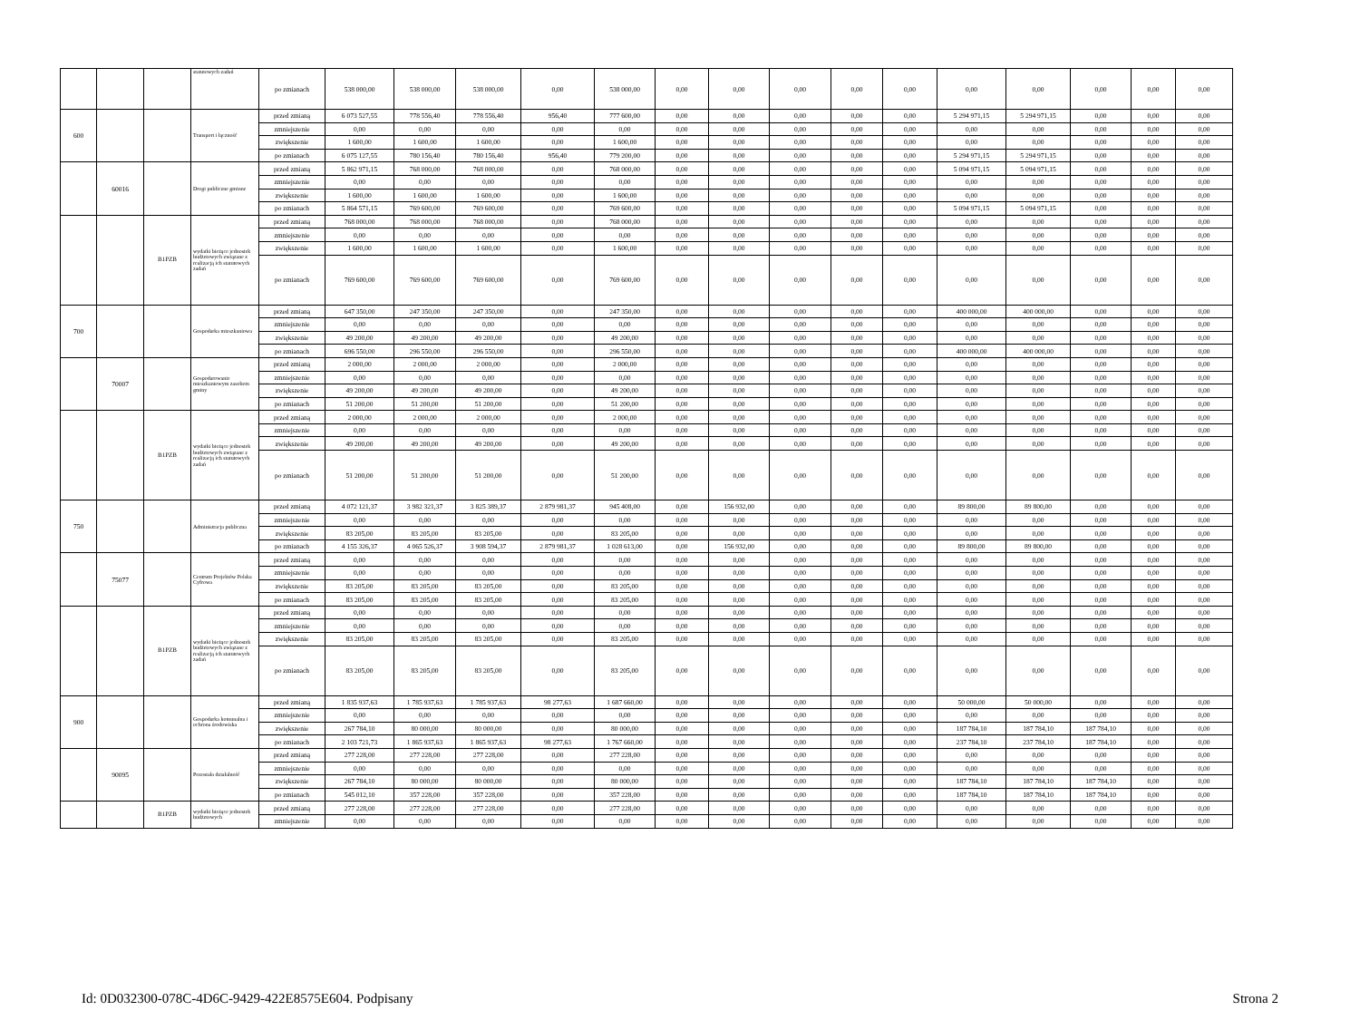| | | | statutowych zadań | po zmianach | 538 000,00 | 538 000,00 | 538 000,00 | 0,00 | 538 000,00 | 0,00 | 0,00 | 0,00 | 0,00 | 0,00 | 0,00 | 0,00 | 0,00 | 0,00 | 0,00 |
| 600 | | | Transport i łączność | przed zmianą | 6 073 527,55 | 778 556,40 | 778 556,40 | 956,40 | 777 600,00 | 0,00 | 0,00 | 0,00 | 0,00 | 0,00 | 5 294 971,15 | 5 294 971,15 | 0,00 | 0,00 | 0,00 |
| | | | | zmniejszenie | 0,00 | 0,00 | 0,00 | 0,00 | 0,00 | 0,00 | 0,00 | 0,00 | 0,00 | 0,00 | 0,00 | 0,00 | 0,00 | 0,00 | 0,00 |
| | | | | zwiększenie | 1 600,00 | 1 600,00 | 1 600,00 | 0,00 | 1 600,00 | 0,00 | 0,00 | 0,00 | 0,00 | 0,00 | 0,00 | 0,00 | 0,00 | 0,00 | 0,00 |
| | | | | po zmianach | 6 075 127,55 | 780 156,40 | 780 156,40 | 956,40 | 779 200,00 | 0,00 | 0,00 | 0,00 | 0,00 | 0,00 | 5 294 971,15 | 5 294 971,15 | 0,00 | 0,00 | 0,00 |
| | 60016 | | Drogi publiczne gminne | przed zmianą | 5 862 971,15 | 768 000,00 | 768 000,00 | 0,00 | 768 000,00 | 0,00 | 0,00 | 0,00 | 0,00 | 0,00 | 5 094 971,15 | 5 094 971,15 | 0,00 | 0,00 | 0,00 |
| | | | | zmniejszenie | 0,00 | 0,00 | 0,00 | 0,00 | 0,00 | 0,00 | 0,00 | 0,00 | 0,00 | 0,00 | 0,00 | 0,00 | 0,00 | 0,00 | 0,00 |
| | | | | zwiększenie | 1 600,00 | 1 600,00 | 1 600,00 | 0,00 | 1 600,00 | 0,00 | 0,00 | 0,00 | 0,00 | 0,00 | 0,00 | 0,00 | 0,00 | 0,00 | 0,00 |
| | | | | po zmianach | 5 864 571,15 | 769 600,00 | 769 600,00 | 0,00 | 769 600,00 | 0,00 | 0,00 | 0,00 | 0,00 | 0,00 | 5 094 971,15 | 5 094 971,15 | 0,00 | 0,00 | 0,00 |
| | | B1PZB | wydatki bieżące jednostek budżetowych związane z realizacją ich statutowych zadań | przed zmianą | 768 000,00 | 768 000,00 | 768 000,00 | 0,00 | 768 000,00 | 0,00 | 0,00 | 0,00 | 0,00 | 0,00 | 0,00 | 0,00 | 0,00 | 0,00 | 0,00 |
| | | | | zmniejszenie | 0,00 | 0,00 | 0,00 | 0,00 | 0,00 | 0,00 | 0,00 | 0,00 | 0,00 | 0,00 | 0,00 | 0,00 | 0,00 | 0,00 | 0,00 |
| | | | | zwiększenie | 1 600,00 | 1 600,00 | 1 600,00 | 0,00 | 1 600,00 | 0,00 | 0,00 | 0,00 | 0,00 | 0,00 | 0,00 | 0,00 | 0,00 | 0,00 | 0,00 |
| | | | | po zmianach | 769 600,00 | 769 600,00 | 769 600,00 | 0,00 | 769 600,00 | 0,00 | 0,00 | 0,00 | 0,00 | 0,00 | 0,00 | 0,00 | 0,00 | 0,00 | 0,00 |
| 700 | | | Gospodarka mieszkaniowa | przed zmianą | 647 350,00 | 247 350,00 | 247 350,00 | 0,00 | 247 350,00 | 0,00 | 0,00 | 0,00 | 0,00 | 0,00 | 400 000,00 | 400 000,00 | 0,00 | 0,00 | 0,00 |
| | | | | zmniejszenie | 0,00 | 0,00 | 0,00 | 0,00 | 0,00 | 0,00 | 0,00 | 0,00 | 0,00 | 0,00 | 0,00 | 0,00 | 0,00 | 0,00 | 0,00 |
| | | | | zwiększenie | 49 200,00 | 49 200,00 | 49 200,00 | 0,00 | 49 200,00 | 0,00 | 0,00 | 0,00 | 0,00 | 0,00 | 0,00 | 0,00 | 0,00 | 0,00 | 0,00 |
| | | | | po zmianach | 696 550,00 | 296 550,00 | 296 550,00 | 0,00 | 296 550,00 | 0,00 | 0,00 | 0,00 | 0,00 | 0,00 | 400 000,00 | 400 000,00 | 0,00 | 0,00 | 0,00 |
| | 70007 | | Gospodarowanie mieszkaniowym zasobem gminy | przed zmianą | 2 000,00 | 2 000,00 | 2 000,00 | 0,00 | 2 000,00 | 0,00 | 0,00 | 0,00 | 0,00 | 0,00 | 0,00 | 0,00 | 0,00 | 0,00 | 0,00 |
| | | | | zmniejszenie | 0,00 | 0,00 | 0,00 | 0,00 | 0,00 | 0,00 | 0,00 | 0,00 | 0,00 | 0,00 | 0,00 | 0,00 | 0,00 | 0,00 | 0,00 |
| | | | | zwiększenie | 49 200,00 | 49 200,00 | 49 200,00 | 0,00 | 49 200,00 | 0,00 | 0,00 | 0,00 | 0,00 | 0,00 | 0,00 | 0,00 | 0,00 | 0,00 | 0,00 |
| | | | | po zmianach | 51 200,00 | 51 200,00 | 51 200,00 | 0,00 | 51 200,00 | 0,00 | 0,00 | 0,00 | 0,00 | 0,00 | 0,00 | 0,00 | 0,00 | 0,00 | 0,00 |
| | | B1PZB | wydatki bieżące jednostek budżetowych związane z realizacją ich statutowych zadań | przed zmianą | 2 000,00 | 2 000,00 | 2 000,00 | 0,00 | 2 000,00 | 0,00 | 0,00 | 0,00 | 0,00 | 0,00 | 0,00 | 0,00 | 0,00 | 0,00 | 0,00 |
| | | | | zmniejszenie | 0,00 | 0,00 | 0,00 | 0,00 | 0,00 | 0,00 | 0,00 | 0,00 | 0,00 | 0,00 | 0,00 | 0,00 | 0,00 | 0,00 | 0,00 |
| | | | | zwiększenie | 49 200,00 | 49 200,00 | 49 200,00 | 0,00 | 49 200,00 | 0,00 | 0,00 | 0,00 | 0,00 | 0,00 | 0,00 | 0,00 | 0,00 | 0,00 | 0,00 |
| | | | | po zmianach | 51 200,00 | 51 200,00 | 51 200,00 | 0,00 | 51 200,00 | 0,00 | 0,00 | 0,00 | 0,00 | 0,00 | 0,00 | 0,00 | 0,00 | 0,00 | 0,00 |
| 750 | | | Administracja publiczna | przed zmianą | 4 072 121,37 | 3 982 321,37 | 3 825 389,37 | 2 879 981,37 | 945 408,00 | 0,00 | 156 932,00 | 0,00 | 0,00 | 0,00 | 89 800,00 | 89 800,00 | 0,00 | 0,00 | 0,00 |
| | | | | zmniejszenie | 0,00 | 0,00 | 0,00 | 0,00 | 0,00 | 0,00 | 0,00 | 0,00 | 0,00 | 0,00 | 0,00 | 0,00 | 0,00 | 0,00 | 0,00 |
| | | | | zwiększenie | 83 205,00 | 83 205,00 | 83 205,00 | 0,00 | 83 205,00 | 0,00 | 0,00 | 0,00 | 0,00 | 0,00 | 0,00 | 0,00 | 0,00 | 0,00 | 0,00 |
| | | | | po zmianach | 4 155 326,37 | 4 065 526,37 | 3 908 594,37 | 2 879 981,37 | 1 028 613,00 | 0,00 | 156 932,00 | 0,00 | 0,00 | 0,00 | 89 800,00 | 89 800,00 | 0,00 | 0,00 | 0,00 |
| | 75077 | | Centrum Projektów Polska Cyfrowa | przed zmianą | 0,00 | 0,00 | 0,00 | 0,00 | 0,00 | 0,00 | 0,00 | 0,00 | 0,00 | 0,00 | 0,00 | 0,00 | 0,00 | 0,00 | 0,00 |
| | | | | zmniejszenie | 0,00 | 0,00 | 0,00 | 0,00 | 0,00 | 0,00 | 0,00 | 0,00 | 0,00 | 0,00 | 0,00 | 0,00 | 0,00 | 0,00 | 0,00 |
| | | | | zwiększenie | 83 205,00 | 83 205,00 | 83 205,00 | 0,00 | 83 205,00 | 0,00 | 0,00 | 0,00 | 0,00 | 0,00 | 0,00 | 0,00 | 0,00 | 0,00 | 0,00 |
| | | | | po zmianach | 83 205,00 | 83 205,00 | 83 205,00 | 0,00 | 83 205,00 | 0,00 | 0,00 | 0,00 | 0,00 | 0,00 | 0,00 | 0,00 | 0,00 | 0,00 | 0,00 |
| | | B1PZB | wydatki bieżące jednostek budżetowych związane z realizacją ich statutowych zadań | przed zmianą | 0,00 | 0,00 | 0,00 | 0,00 | 0,00 | 0,00 | 0,00 | 0,00 | 0,00 | 0,00 | 0,00 | 0,00 | 0,00 | 0,00 | 0,00 |
| | | | | zmniejszenie | 0,00 | 0,00 | 0,00 | 0,00 | 0,00 | 0,00 | 0,00 | 0,00 | 0,00 | 0,00 | 0,00 | 0,00 | 0,00 | 0,00 | 0,00 |
| | | | | zwiększenie | 83 205,00 | 83 205,00 | 83 205,00 | 0,00 | 83 205,00 | 0,00 | 0,00 | 0,00 | 0,00 | 0,00 | 0,00 | 0,00 | 0,00 | 0,00 | 0,00 |
| | | | | po zmianach | 83 205,00 | 83 205,00 | 83 205,00 | 0,00 | 83 205,00 | 0,00 | 0,00 | 0,00 | 0,00 | 0,00 | 0,00 | 0,00 | 0,00 | 0,00 | 0,00 |
| 900 | | | Gospodarka komunalna i ochrona środowiska | przed zmianą | 1 835 937,63 | 1 785 937,63 | 1 785 937,63 | 98 277,63 | 1 687 660,00 | 0,00 | 0,00 | 0,00 | 0,00 | 0,00 | 50 000,00 | 50 000,00 | 0,00 | 0,00 | 0,00 |
| | | | | zmniejszenie | 0,00 | 0,00 | 0,00 | 0,00 | 0,00 | 0,00 | 0,00 | 0,00 | 0,00 | 0,00 | 0,00 | 0,00 | 0,00 | 0,00 | 0,00 |
| | | | | zwiększenie | 267 784,10 | 80 000,00 | 80 000,00 | 0,00 | 80 000,00 | 0,00 | 0,00 | 0,00 | 0,00 | 0,00 | 187 784,10 | 187 784,10 | 187 784,10 | 0,00 | 0,00 |
| | | | | po zmianach | 2 103 721,73 | 1 865 937,63 | 1 865 937,63 | 98 277,63 | 1 767 660,00 | 0,00 | 0,00 | 0,00 | 0,00 | 0,00 | 237 784,10 | 237 784,10 | 187 784,10 | 0,00 | 0,00 |
| | 90095 | | Pozostała działalność | przed zmianą | 277 228,00 | 277 228,00 | 277 228,00 | 0,00 | 277 228,00 | 0,00 | 0,00 | 0,00 | 0,00 | 0,00 | 0,00 | 0,00 | 0,00 | 0,00 | 0,00 |
| | | | | zmniejszenie | 0,00 | 0,00 | 0,00 | 0,00 | 0,00 | 0,00 | 0,00 | 0,00 | 0,00 | 0,00 | 0,00 | 0,00 | 0,00 | 0,00 | 0,00 |
| | | | | zwiększenie | 267 784,10 | 80 000,00 | 80 000,00 | 0,00 | 80 000,00 | 0,00 | 0,00 | 0,00 | 0,00 | 0,00 | 187 784,10 | 187 784,10 | 187 784,10 | 0,00 | 0,00 |
| | | | | po zmianach | 545 012,10 | 357 228,00 | 357 228,00 | 0,00 | 357 228,00 | 0,00 | 0,00 | 0,00 | 0,00 | 0,00 | 187 784,10 | 187 784,10 | 187 784,10 | 0,00 | 0,00 |
| | | B1PZB | wydatki bieżące jednostek budżetowych | przed zmianą | 277 228,00 | 277 228,00 | 277 228,00 | 0,00 | 277 228,00 | 0,00 | 0,00 | 0,00 | 0,00 | 0,00 | 0,00 | 0,00 | 0,00 | 0,00 | 0,00 |
| | | | | zmniejszenie | 0,00 | 0,00 | 0,00 | 0,00 | 0,00 | 0,00 | 0,00 | 0,00 | 0,00 | 0,00 | 0,00 | 0,00 | 0,00 | 0,00 | 0,00 |
Id: 0D032300-078C-4D6C-9429-422E8575E604. Podpisany Strona 2